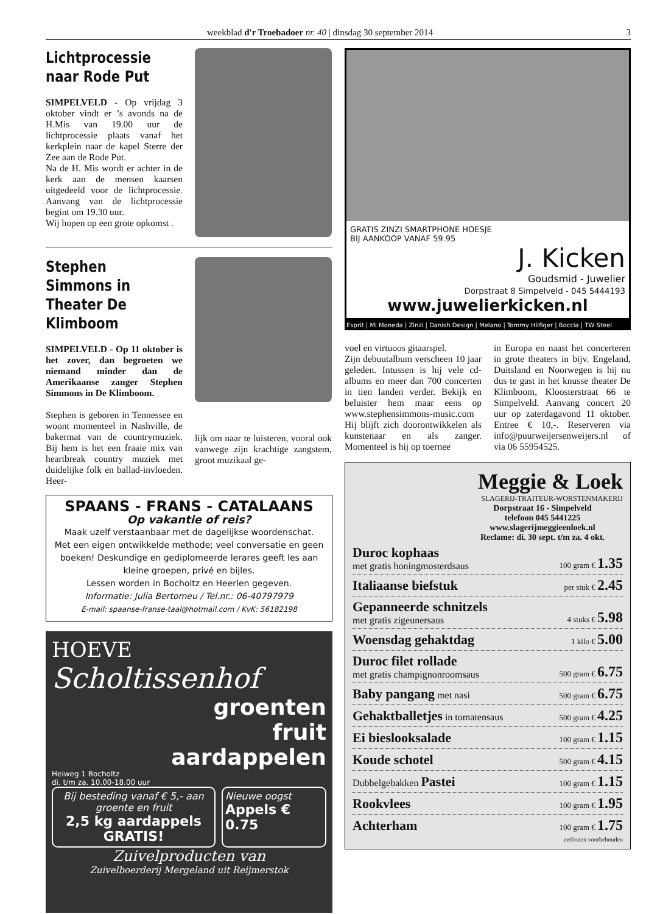weekblad d'r Troebadoer nr. 40 | dinsdag 30 september 2014 3
Lichtprocessie
naar Rode Put
SIMPELVELD - Op vrijdag 3 oktober vindt er ’s avonds na de H.Mis van 19.00 uur de lichtprocessie plaats vanaf het kerkplein naar de kapel Sterre der Zee aan de Rode Put.
Na de H. Mis wordt er achter in de kerk aan de mensen kaarsen uitgedeeld voor de lichtprocessie. Aanvang van de lichtprocessie begint om 19.30 uur.
Wij hopen op een grote opkomst .
Stephen Simmons in Theater De Klimboom
SIMPELVELD - Op 11 oktober is het zover, dan begroeten we niemand minder dan de Amerikaanse zanger Stephen Simmons in De Klimboom.
Stephen is geboren in Tennessee en woont momenteel in Nashville, de bakermat van de countrymuziek. Bij hem is het een fraaie mix van heartbreak country muziek met duidelijke folk en ballad-invloeden. Heer-
lijk om naar te luisteren, vooral ook vanwege zijn krachtige zangstem, groot muzikaal ge-
SPAANS - FRANS - CATALAANS
Op vakantie of reis?
Maak uzelf verstaanbaar met de dagelijkse woordenschat.
Met een eigen ontwikkelde methode; veel conversatie en geen boeken! Deskundige en gediplomeerde lerares geeft les aan kleine groepen, privé en bijles.
Lessen worden in Bocholtz en Heerlen gegeven.
Informatie: Julia Bertomeu / Tel.nr.: 06-40797979
E-mail: spaanse-franse-taal@hotmail.com / KvK: 56182198
HOEVE
Scholtissenhof
groenten
fruit
aardappelen
Heiweg 1 Bocholtz
di. t/m za. 10.00-18.00 uur
Bij besteding vanaf € 5,- aan groente en fruit
2,5 kg aardappels GRATIS!
Nieuwe oogst
Appels € 0.75
Zuivelproducten van
Zuivelboerderij Mergeland uit Reijmerstok
GRATIS ZINZI SMARTPHONE HOESJE
BIJ AANKOOP VANAF 59.95
J. Kicken
Goudsmid - Juwelier
Dorpstraat 8 Simpelveld - 045 5444193
www.juwelierkicken.nl
Esprit | Mi Moneda | Zinzi | Danish Design | Melano | Tommy Hilfiger | Boccia | TW Steel
voel en virtuoos gitaarspel.
Zijn debuutalbum verscheen 10 jaar geleden. Intussen is hij vele cd-albums en meer dan 700 concerten in tien landen verder. Bekijk en beluister hem maar eens op www.stephensimmons-music.com
Hij blijft zich doorontwikkelen als kunstenaar en als zanger. Momenteel is hij op toernee
in Europa en naast het concerteren in grote theaters in bijv. Engeland, Duitsland en Noorwegen is hij nu dus te gast in het knusse theater De Klimboom, Kloosterstraat 66 te Simpelveld. Aanvang concert 20 uur op zaterdagavond 11 oktober. Entree € 10,-. Reserveren via info@puurweijersenweijers.nl of via 06 55954525.
Meggie & Loek
SLAGERIJ-TRAITEUR-WORSTENMAKERIJ
Dorpstraat 16 - Simpelveld
telefoon 045 5441225
www.slagerijmeggieenloek.nl
Reclame: di. 30 sept. t/m za. 4 okt.
Duroc kophaas
met gratis honingmosterdsaus 100 gram € 1.35
Italiaanse biefstuk per stuk € 2.45
Gepanneerde schnitzels
met gratis zigeunersaus 4 stuks € 5.98
Woensdag gehaktdag 1 kilo € 5.00
Duroc filet rollade
met gratis champignonroomsaus 500 gram € 6.75
Baby pangang met nasi 500 gram € 6.75
Gehaktballetjes in tomatensaus 500 gram € 4.25
Ei bieslooksalade 100 gram € 1.15
Koude schotel 500 gram € 4.15
Dubbelgebakken Pastei 100 gram € 1.15
Rookvlees 100 gram € 1.95
Achterham 100 gram € 1.75
zetfouten voorbehouden